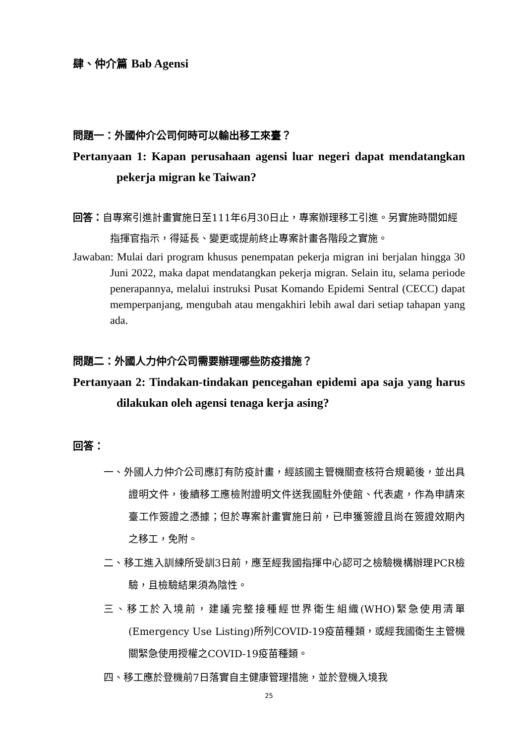肆、仲介篇 Bab Agensi
問題一：外國仲介公司何時可以輸出移工來臺？
Pertanyaan 1: Kapan perusahaan agensi luar negeri dapat mendatangkan pekerja migran ke Taiwan?
回答：自專案引進計畫實施日至111年6月30日止，專案辦理移工引進。另實施時間如經指揮官指示，得延長、變更或提前終止專案計畫各階段之實施。
Jawaban: Mulai dari program khusus penempatan pekerja migran ini berjalan hingga 30 Juni 2022, maka dapat mendatangkan pekerja migran. Selain itu, selama periode penerapannya, melalui instruksi Pusat Komando Epidemi Sentral (CECC) dapat memperpanjang, mengubah atau mengakhiri lebih awal dari setiap tahapan yang ada.
問題二：外國人力仲介公司需要辦理哪些防疫措施？
Pertanyaan 2: Tindakan-tindakan pencegahan epidemi apa saja yang harus dilakukan oleh agensi tenaga kerja asing?
回答：
一、外國人力仲介公司應訂有防疫計畫，經該國主管機關查核符合規範後，並出具證明文件，後續移工應檢附證明文件送我國駐外使館、代表處，作為申請來臺工作簽證之憑據；但於專案計畫實施日前，已申獲簽證且尚在簽證效期內之移工，免附。
二、移工進入訓練所受訓3日前，應至經我國指揮中心認可之檢驗機構辦理PCR檢驗，且檢驗結果須為陰性。
三、移工於入境前，建議完整接種經世界衛生組織(WHO)緊急使用清單(Emergency Use Listing)所列COVID-19疫苗種類，或經我國衛生主管機關緊急使用授權之COVID-19疫苗種類。
四、移工應於登機前7日落實自主健康管理措施，並於登機入境我
25